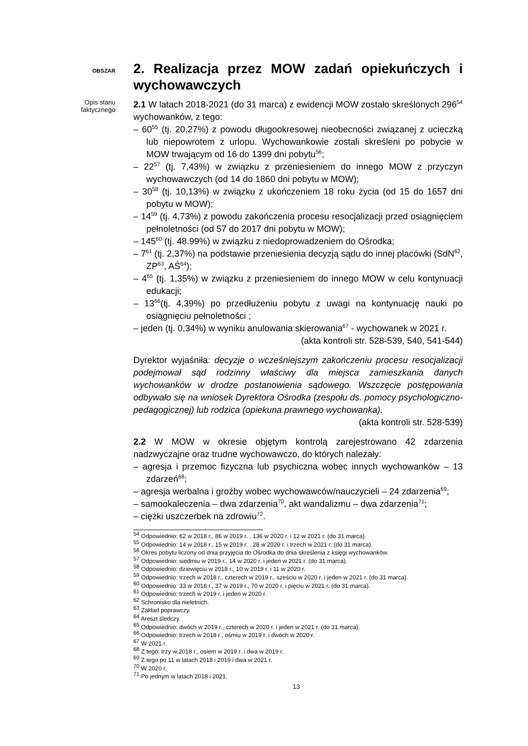OBSZAR
2. Realizacja przez MOW zadań opiekuńczych i wychowawczych
Opis stanu faktycznego
2.1 W latach 2018-2021 (do 31 marca) z ewidencji MOW zostało skreślonych 296<sup>54</sup> wychowanków, z tego:
– 60<sup>55</sup> (tj. 20,27%) z powodu długookresowej nieobecności związanej z ucieczką lub niepowrotem z urlopu. Wychowankowie zostali skreśleni po pobycie w MOW trwającym od 16 do 1399 dni pobytu<sup>56</sup>;
– 22<sup>57</sup> (tj. 7,43%) w związku z przeniesieniem do innego MOW z przyczyn wychowawczych (od 14 do 1860 dni pobytu w MOW);
– 30<sup>58</sup> (tj. 10,13%) w związku z ukończeniem 18 roku życia (od 15 do 1657 dni pobytu w MOW);
– 14<sup>59</sup> (tj. 4,73%) z powodu zakończenia procesu resocjalizacji przed osiągnięciem pełnoletności (od 57 do 2017 dni pobytu w MOW);
– 145<sup>60</sup> (tj. 48.99%) w związku z niedoprowadzeniem do Ośrodka;
– 7<sup>61</sup> (tj. 2,37%) na podstawie przeniesienia decyzją sądu do innej placówki (SdN<sup>62</sup>, ZP<sup>63</sup>, AŚ<sup>64</sup>);
– 4<sup>65</sup> (tj. 1,35%) w związku z przeniesieniem do innego MOW w celu kontynuacji edukacji;
– 13<sup>66</sup>(tj. 4,39%) po przedłużeniu pobytu z uwagi na kontynuację nauki po osiągnięciu pełnoletności ;
– jeden (tj. 0,34%) w wyniku anulowania skierowania<sup>67</sup> - wychowanek w 2021 r.
(akta kontroli str. 528-539, 540, 541-544)
Dyrektor wyjaśniła: decyzje o wcześniejszym zakończeniu procesu resocjalizacji podejmował sąd rodzinny właściwy dla miejsca zamieszkania danych wychowanków w drodze postanowienia sądowego. Wszczęcie postępowania odbywało się na wniosek Dyrektora Ośrodka (zespołu ds. pomocy psychologiczno-pedagogicznej) lub rodzica (opiekuna prawnego wychowanka).
(akta kontroli str. 528-539)
2.2 W MOW w okresie objętym kontrolą zarejestrowano 42 zdarzenia nadzwyczajne oraz trudne wychowawczo, do których należały:
– agresja i przemoc fizyczna lub psychiczna wobec innych wychowanków – 13 zdarzeń<sup>68</sup>;
– agresja werbalna i groźby wobec wychowawców/nauczycieli – 24 zdarzenia<sup>69</sup>;
– samookaleczenia – dwa zdarzenia<sup>70</sup>, akt wandalizmu – dwa zdarzenia<sup>71</sup>;
– ciężki uszczerbek na zdrowiu<sup>72</sup>.
<sup>54</sup> Odpowiednio: 62 w 2018 r., 86 w 2019 r. , 136 w 2020 r. i 12 w 2021 r. (do 31 marca).
<sup>55</sup> Odpowiednio: 14 w 2018 r., 15 w 2019 r. , 28 w 2020 r. i trzech w 2021 r. (do 31 marca).
<sup>56</sup> Okres pobytu liczony od dnia przyjęcia do Ośrodka do dnia skreślenia z księgi wychowanków.
<sup>57</sup> Odpowiednio: siedmiu w 2019 r., 14 w 2020 r. i jeden w 2021 r. (do 31 marca).
<sup>58</sup> Odpowiednio: dziewięciu w 2018 r., 10 w 2019 r. i 11 w 2020 r.
<sup>59</sup> Odpowiednio: trzech w 2018 r., czterech w 2019 r., sześciu w 2020 r. i jeden w 2021 r. (do 31 marca).
<sup>60</sup> Odpowiednio: 33 w 2018 r., 37 w 2019 r., 70 w 2020 r. i pięciu w 2021 r. (do 31 marca).
<sup>61</sup> Odpowiednio: trzech w 2019 r. i jeden w 2020 r.
<sup>62</sup> Schronisko dla nieletnich.
<sup>63</sup> Zakład poprawczy.
<sup>64</sup> Areszt śledczy.
<sup>65</sup> Odpowiednio: dwóch w 2019 r., czterech w 2020 r. i jeden w 2021 r. (do 31 marca).
<sup>66</sup> Odpowiednio: trzech w 2018 r., ośmiu w 2019 r. i dwóch w 2020 r.
<sup>67</sup> W 2021 r.
<sup>68</sup> Z tego: trzy w 2018 r., osiem w 2019 r. i dwa w 2019 r.
<sup>69</sup> Z tego po 11 w latach 2018 i 2019 i dwa w 2021 r.
<sup>70</sup> W 2020 r.
<sup>71</sup> Po jednym w latach 2018 i 2021.
13